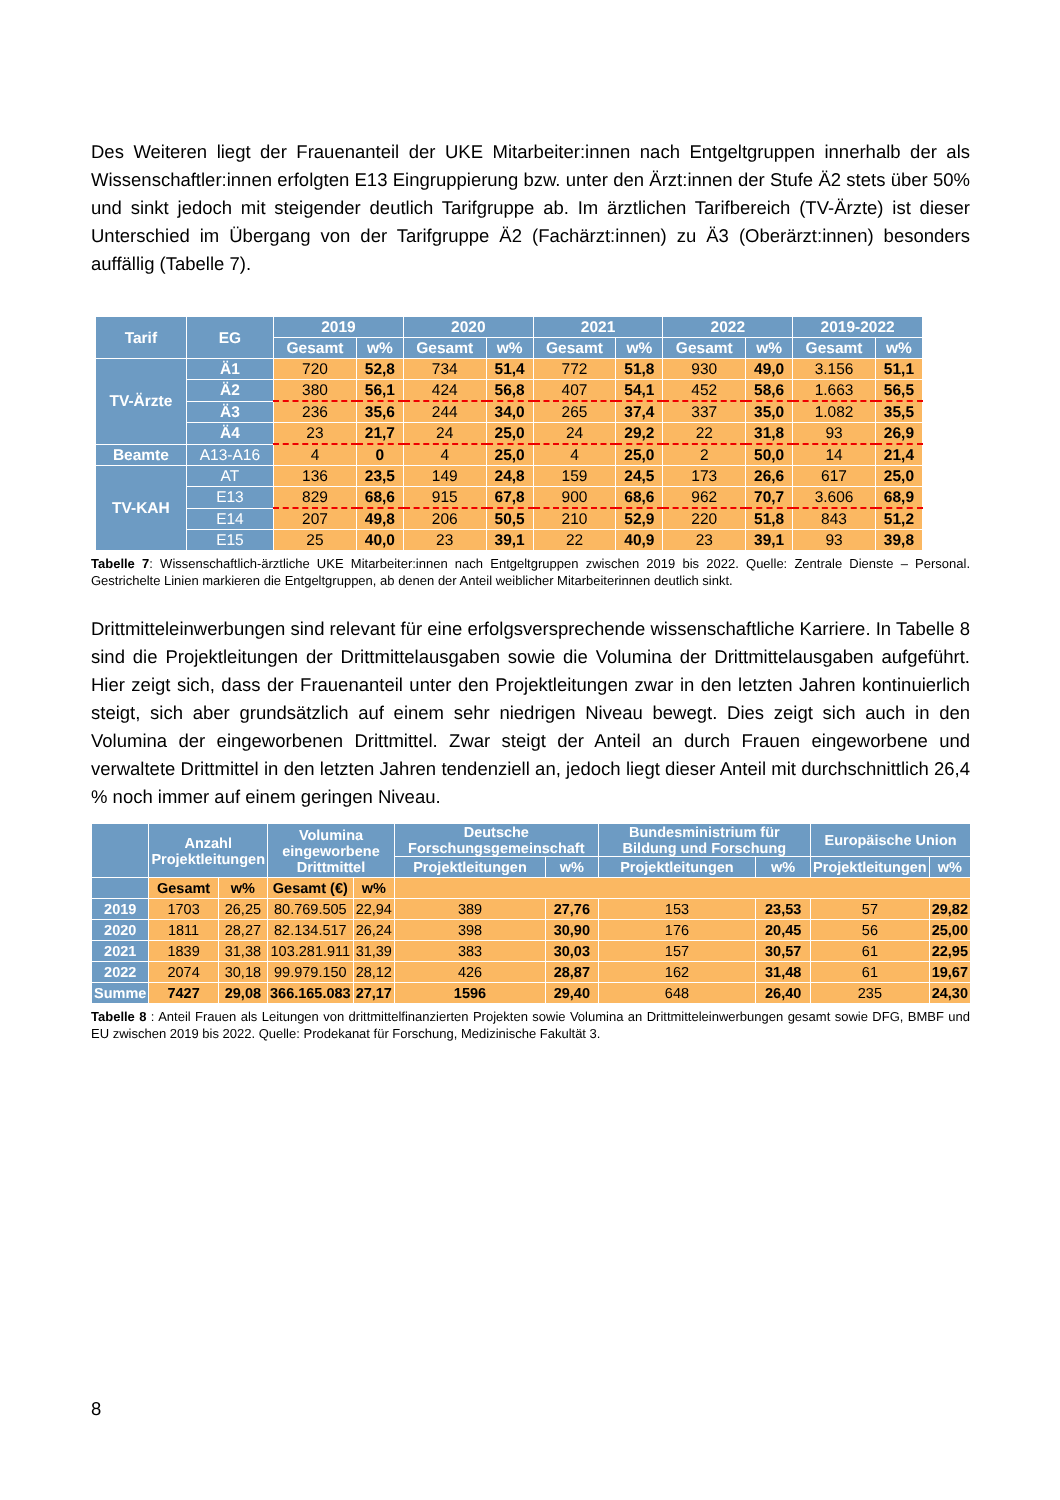Des Weiteren liegt der Frauenanteil der UKE Mitarbeiter:innen nach Entgeltgruppen innerhalb der als Wissenschaftler:innen erfolgten E13 Eingruppierung bzw. unter den Ärzt:innen der Stufe Ä2 stets über 50% und sinkt jedoch mit steigender deutlich Tarifgruppe ab. Im ärztlichen Tarifbereich (TV-Ärzte) ist dieser Unterschied im Übergang von der Tarifgruppe Ä2 (Fachärzt:innen) zu Ä3 (Oberärzt:innen) besonders auffällig (Tabelle 7).
| Tarif | EG | 2019 | | 2020 | | 2021 | | 2022 | | 2019-2022 | |
| --- | --- | --- | --- | --- | --- | --- | --- | --- | --- | --- | --- |
| | | Gesamt | w% | Gesamt | w% | Gesamt | w% | Gesamt | w% | Gesamt | w% |
| TV-Ärzte | Ä1 | 720 | 52,8 | 734 | 51,4 | 772 | 51,8 | 930 | 49,0 | 3.156 | 51,1 |
| | Ä2 | 380 | 56,1 | 424 | 56,8 | 407 | 54,1 | 452 | 58,6 | 1.663 | 56,5 |
| | Ä3 | 236 | 35,6 | 244 | 34,0 | 265 | 37,4 | 337 | 35,0 | 1.082 | 35,5 |
| | Ä4 | 23 | 21,7 | 24 | 25,0 | 24 | 29,2 | 22 | 31,8 | 93 | 26,9 |
| Beamte | A13-A16 | 4 | 0 | 4 | 25,0 | 4 | 25,0 | 2 | 50,0 | 14 | 21,4 |
| TV-KAH | AT | 136 | 23,5 | 149 | 24,8 | 159 | 24,5 | 173 | 26,6 | 617 | 25,0 |
| | E13 | 829 | 68,6 | 915 | 67,8 | 900 | 68,6 | 962 | 70,7 | 3.606 | 68,9 |
| | E14 | 207 | 49,8 | 206 | 50,5 | 210 | 52,9 | 220 | 51,8 | 843 | 51,2 |
| | E15 | 25 | 40,0 | 23 | 39,1 | 22 | 40,9 | 23 | 39,1 | 93 | 39,8 |
Tabelle 7: Wissenschaftlich-ärztliche UKE Mitarbeiter:innen nach Entgeltgruppen zwischen 2019 bis 2022. Quelle: Zentrale Dienste – Personal. Gestrichelte Linien markieren die Entgeltgruppen, ab denen der Anteil weiblicher Mitarbeiterinnen deutlich sinkt.
Drittmitteleinwerbungen sind relevant für eine erfolgsversprechende wissenschaftliche Karriere. In Tabelle 8 sind die Projektleitungen der Drittmittelausgaben sowie die Volumina der Drittmittelausgaben aufgeführt. Hier zeigt sich, dass der Frauenanteil unter den Projektleitungen zwar in den letzten Jahren kontinuierlich steigt, sich aber grundsätzlich auf einem sehr niedrigen Niveau bewegt. Dies zeigt sich auch in den Volumina der eingeworbenen Drittmittel. Zwar steigt der Anteil an durch Frauen eingeworbene und verwaltete Drittmittel in den letzten Jahren tendenziell an, jedoch liegt dieser Anteil mit durchschnittlich 26,4 % noch immer auf einem geringen Niveau.
| | Anzahl Projektleitungen | | Volumina eingeworbene Drittmittel | | Deutsche Forschungsgemeinschaft | | Bundesministrium für Bildung und Forschung | | Europäische Union | |
| --- | --- | --- | --- | --- | --- | --- | --- | --- | --- | --- |
| | | | | | Projektleitungen | w% | Projektleitungen | w% | Projektleitungen | w% |
| | Gesamt | w% | Gesamt (€) | w% | | | | | | |
| 2019 | 1703 | 26,25 | 80.769.505 | 22,94 | 389 | 27,76 | 153 | 23,53 | 57 | 29,82 |
| 2020 | 1811 | 28,27 | 82.134.517 | 26,24 | 398 | 30,90 | 176 | 20,45 | 56 | 25,00 |
| 2021 | 1839 | 31,38 | 103.281.911 | 31,39 | 383 | 30,03 | 157 | 30,57 | 61 | 22,95 |
| 2022 | 2074 | 30,18 | 99.979.150 | 28,12 | 426 | 28,87 | 162 | 31,48 | 61 | 19,67 |
| Summe | 7427 | 29,08 | 366.165.083 | 27,17 | 1596 | 29,40 | 648 | 26,40 | 235 | 24,30 |
Tabelle 8 : Anteil Frauen als Leitungen von drittmittelfinanzierten Projekten sowie Volumina an Drittmitteleinwerbungen gesamt sowie DFG, BMBF und EU zwischen 2019 bis 2022. Quelle: Prodekanat für Forschung, Medizinische Fakultät 3.
8